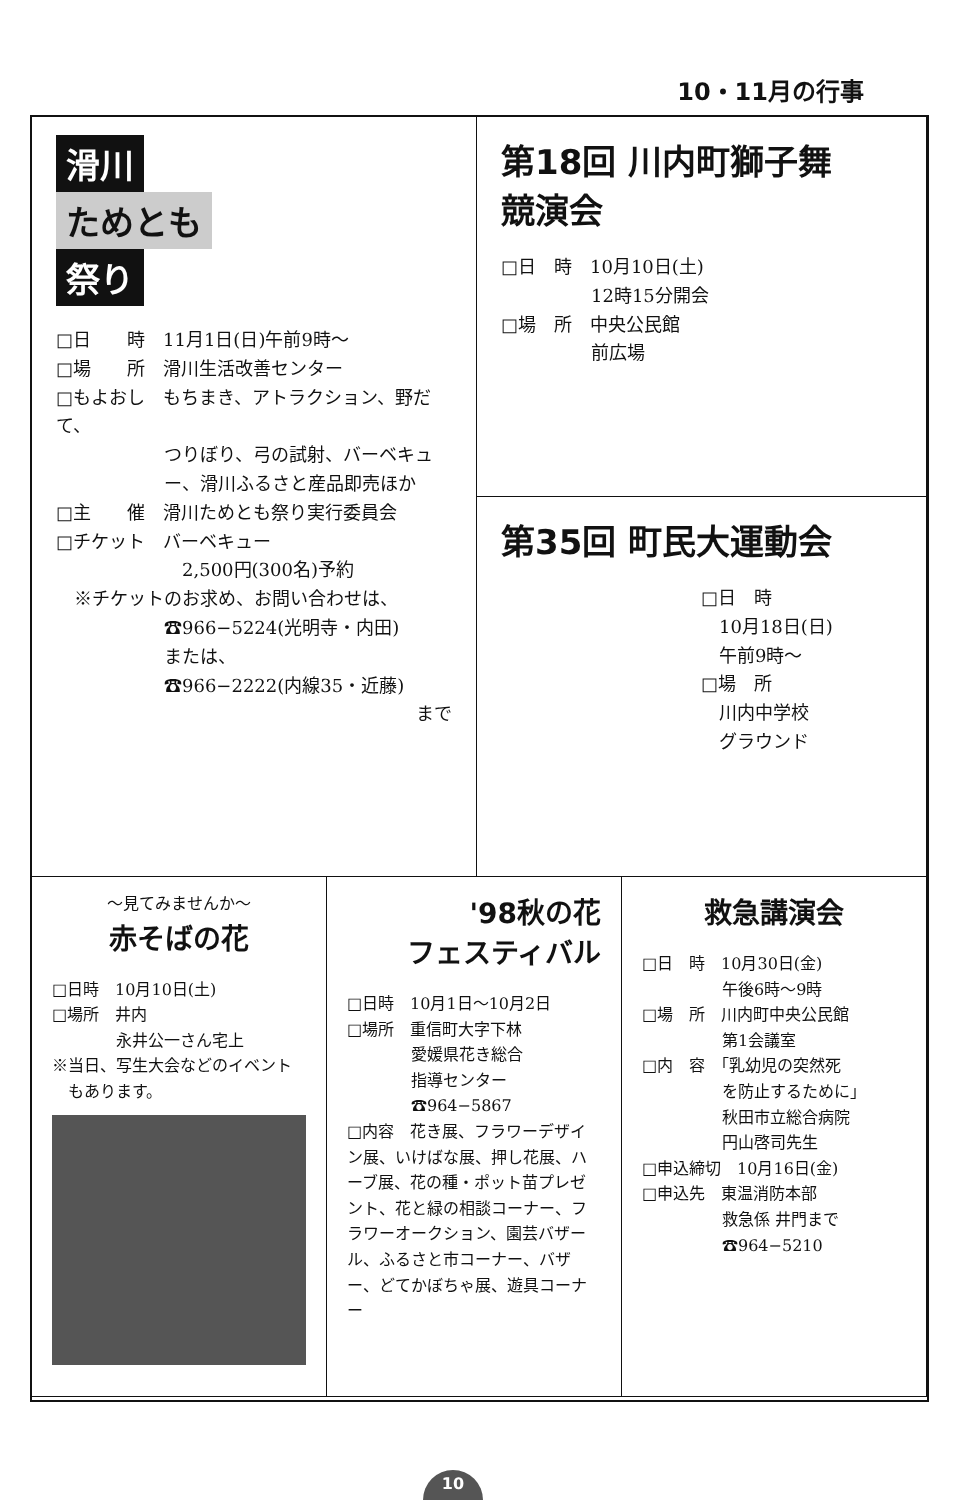10・11月の行事
第18回 川内町獅子舞
競演会
□日　時　10月10日(土)
　　　　　12時15分開会
□場　所　中央公民館
　　　　　前広場
滑川
ためとも
祭り
□日　　時　11月1日(日)午前9時〜
□場　　所　滑川生活改善センター
□もよおし　もちまき、アトラクション、野だて、
　　　　　　つりぼり、弓の試射、バーベキュ
　　　　　　ー、滑川ふるさと産品即売ほか
□主　　催　滑川ためとも祭り実行委員会
□チケット　バーベキュー
　　　　　　　2,500円(300名)予約
　※チケットのお求め、お問い合わせは、
　　　　　　☎966−5224(光明寺・内田)
　　　　　　または、
　　　　　　☎966−2222(内線35・近藤)
まで
第35回 町民大運動会
□日　時
　10月18日(日)
　午前9時〜
□場　所
　川内中学校
　グラウンド
〜見てみませんか〜
赤そばの花
□日時　10月10日(土)
□場所　井内
　　　　永井公一さん宅上
※当日、写生大会などのイベント
　もあります。
'98秋の花
フェスティバル
□日時　10月1日〜10月2日
□場所　重信町大字下林
　　　　愛媛県花き総合
　　　　指導センター
　　　　☎964−5867
□内容　花き展、フラワーデザイン展、いけばな展、押し花展、ハーブ展、花の種・ポット苗プレゼント、花と緑の相談コーナー、フラワーオークション、園芸バザール、ふるさと市コーナー、バザー、どてかぼちゃ展、遊具コーナー
救急講演会
□日　時　10月30日(金)
　　　　　午後6時〜9時
□場　所　川内町中央公民館
　　　　　第1会議室
□内　容　「乳幼児の突然死
　　　　　を防止するために」
　　　　　秋田市立総合病院
　　　　　円山啓司先生
□申込締切　10月16日(金)
□申込先　東温消防本部
　　　　　救急係 井門まで
　　　　　☎964−5210
10